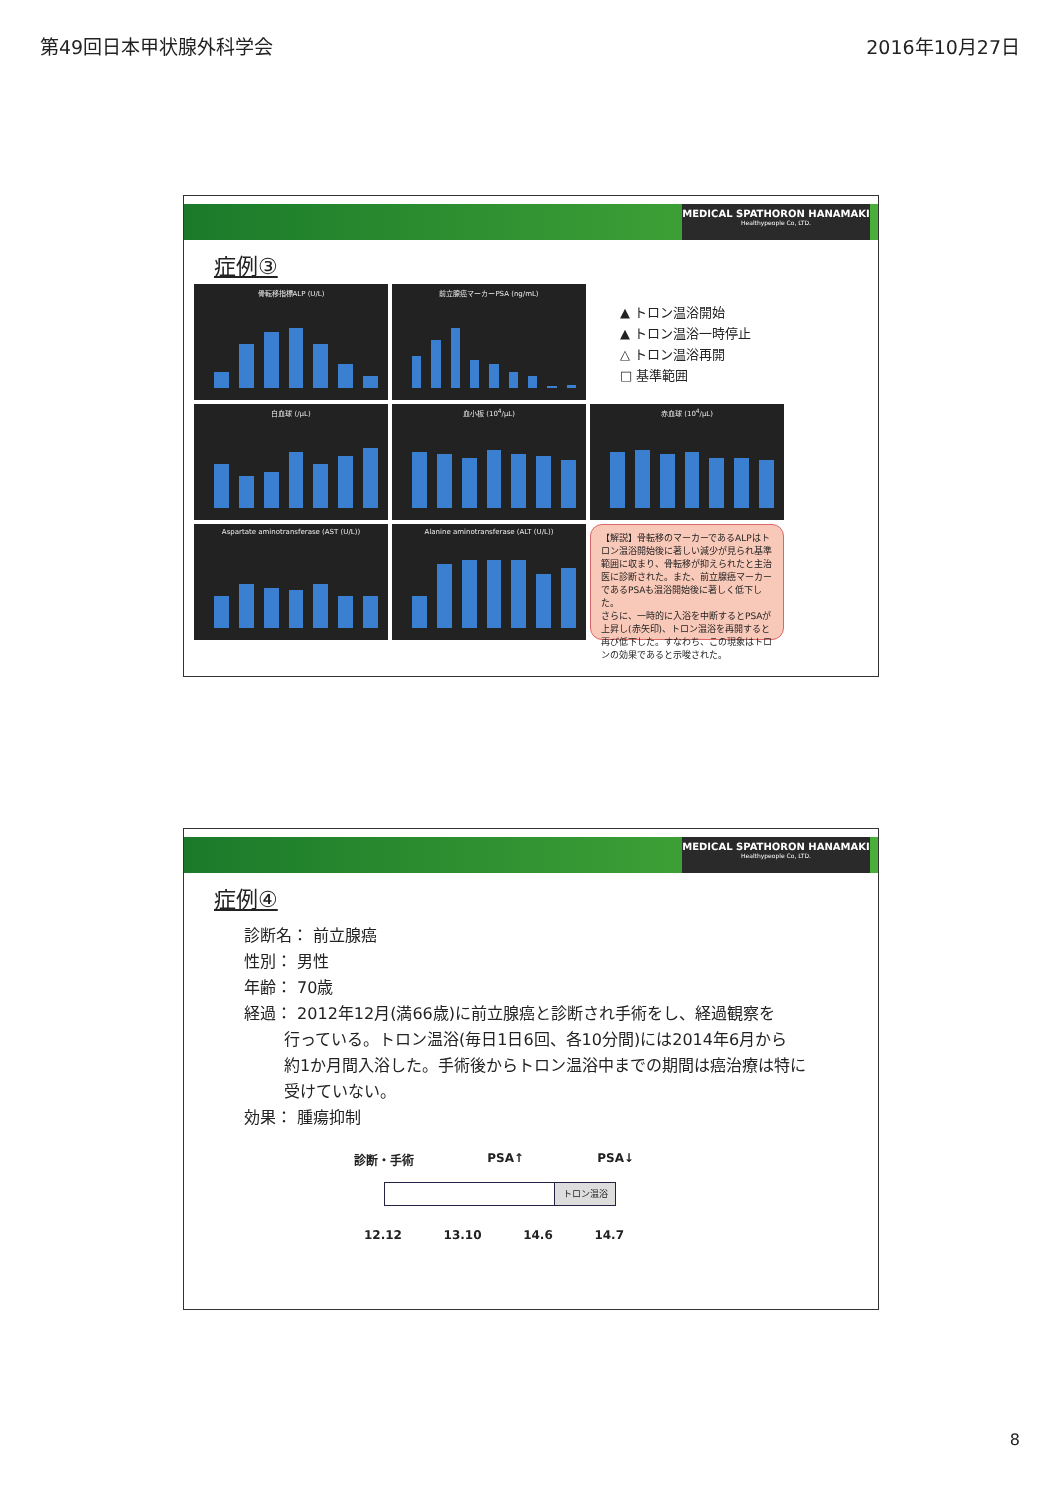第49回日本甲状腺外科学会 2016年10月27日
MEDICAL SPATHORON HANAMAKI
Healthypeople Co, LTD.
症例③
骨転移指標ALP (U/L)
前立腺癌マーカーPSA (ng/mL)
▲ トロン温浴開始
▲ トロン温浴一時停止
△ トロン温浴再開
□ 基準範囲
白血球 (/μL)
血小板 (10<sup>4</sup>/μL)
赤血球 (10<sup>4</sup>/μL)
Aspartate aminotransferase (AST (U/L))
Alanine aminotransferase (ALT (U/L))
【解説】骨転移のマーカーであるALPはトロン温浴開始後に著しい減少が見られ基準範囲に収まり、骨転移が抑えられたと主治医に診断された。また、前立腺癌マーカーであるPSAも温浴開始後に著しく低下した。
さらに、一時的に入浴を中断するとPSAが上昇し(赤矢印)、トロン温浴を再開すると再び低下した。すなわち、この現象はトロンの効果であると示唆された。
MEDICAL SPATHORON HANAMAKI
Healthypeople Co, LTD.
症例④
診断名： 前立腺癌
性別： 男性
年齢： 70歳
経過： 2012年12月(満66歳)に前立腺癌と診断され手術をし、経過観察を
   行っている。トロン温浴(毎日1日6回、各10分間)には2014年6月から
   約1か月間入浴した。手術後からトロン温浴中までの期間は癌治療は特に
   受けていない。
効果： 腫瘍抑制
診断・手術 PSA↑ PSA↓
トロン温浴
12.12 13.10 14.6 14.7
8